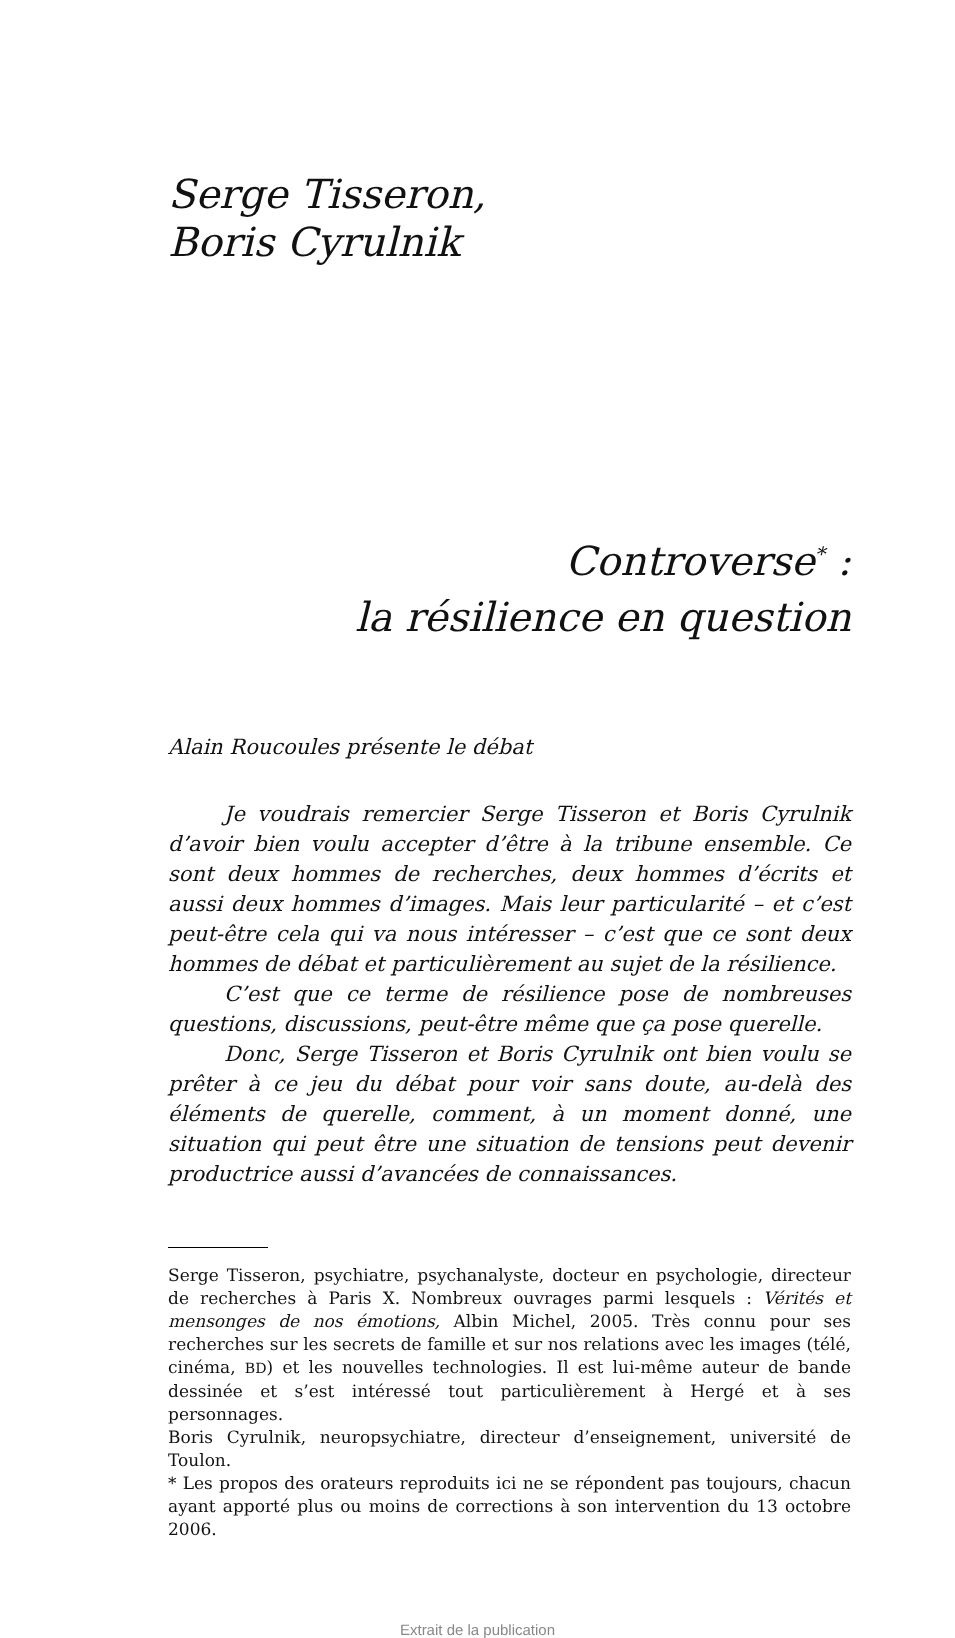Serge Tisseron,
Boris Cyrulnik
Controverse<sup>*</sup> :
la résilience en question
Alain Roucoules présente le débat
Je voudrais remercier Serge Tisseron et Boris Cyrulnik d’avoir bien voulu accepter d’être à la tribune ensemble. Ce sont deux hommes de recherches, deux hommes d’écrits et aussi deux hommes d’images. Mais leur particularité – et c’est peut-être cela qui va nous intéresser – c’est que ce sont deux hommes de débat et particulièrement au sujet de la résilience.
C’est que ce terme de résilience pose de nombreuses questions, discussions, peut-être même que ça pose querelle.
Donc, Serge Tisseron et Boris Cyrulnik ont bien voulu se prêter à ce jeu du débat pour voir sans doute, au-delà des éléments de querelle, comment, à un moment donné, une situation qui peut être une situation de tensions peut devenir productrice aussi d’avancées de connaissances.
Serge Tisseron, psychiatre, psychanalyste, docteur en psychologie, directeur de recherches à Paris X. Nombreux ouvrages parmi lesquels : Vérités et mensonges de nos émotions, Albin Michel, 2005. Très connu pour ses recherches sur les secrets de famille et sur nos relations avec les images (télé, cinéma, BD) et les nouvelles technologies. Il est lui-même auteur de bande dessinée et s’est intéressé tout particulièrement à Hergé et à ses personnages.
Boris Cyrulnik, neuropsychiatre, directeur d’enseignement, université de Toulon.
* Les propos des orateurs reproduits ici ne se répondent pas toujours, chacun ayant apporté plus ou moins de corrections à son intervention du 13 octobre 2006.
Extrait de la publication